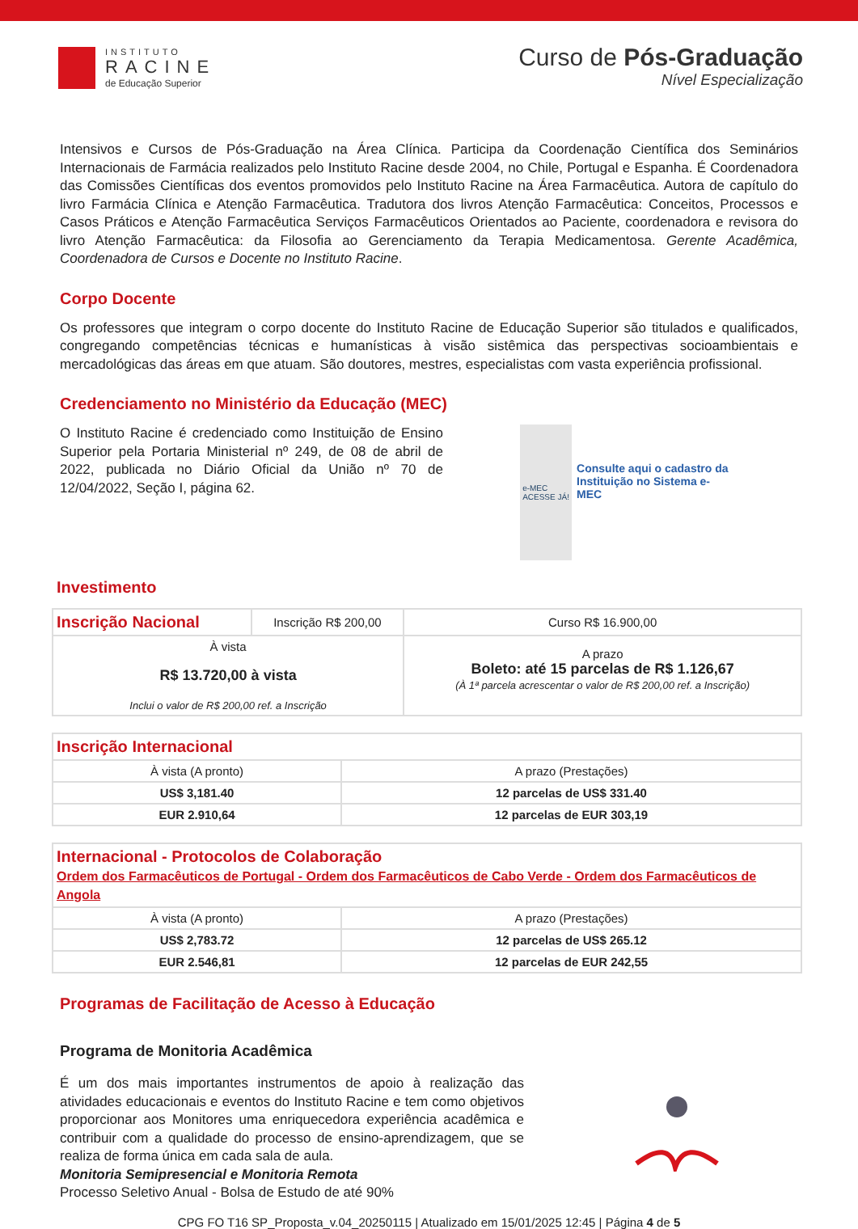INSTITUTO
RACINE
de Educação Superior
Curso de Pós-Graduação
Nível Especialização
Intensivos e Cursos de Pós-Graduação na Área Clínica. Participa da Coordenação Científica dos Seminários Internacionais de Farmácia realizados pelo Instituto Racine desde 2004, no Chile, Portugal e Espanha. É Coordenadora das Comissões Científicas dos eventos promovidos pelo Instituto Racine na Área Farmacêutica. Autora de capítulo do livro Farmácia Clínica e Atenção Farmacêutica. Tradutora dos livros Atenção Farmacêutica: Conceitos, Processos e Casos Práticos e Atenção Farmacêutica Serviços Farmacêuticos Orientados ao Paciente, coordenadora e revisora do livro Atenção Farmacêutica: da Filosofia ao Gerenciamento da Terapia Medicamentosa. Gerente Acadêmica, Coordenadora de Cursos e Docente no Instituto Racine.
Corpo Docente
Os professores que integram o corpo docente do Instituto Racine de Educação Superior são titulados e qualificados, congregando competências técnicas e humanísticas à visão sistêmica das perspectivas socioambientais e mercadológicas das áreas em que atuam. São doutores, mestres, especialistas com vasta experiência profissional.
Credenciamento no Ministério da Educação (MEC)
O Instituto Racine é credenciado como Instituição de Ensino Superior pela Portaria Ministerial nº 249, de 08 de abril de 2022, publicada no Diário Oficial da União nº 70 de 12/04/2022, Seção I, página 62.
e-MEC
ACESSE JÁ!
Consulte aqui o cadastro da Instituição no Sistema e-MEC
Investimento
| Inscrição Nacional | Inscrição R$ 200,00 | Curso R$ 16.900,00 |
| À vista R$ 13.720,00 à vista Inclui o valor de R$ 200,00 ref. a Inscrição | | A prazo Boleto: até 15 parcelas de R$ 1.126,67 (À 1ª parcela acrescentar o valor de R$ 200,00 ref. a Inscrição) |
| Inscrição Internacional | |
| À vista (A pronto) | A prazo (Prestações) |
| US$ 3,181.40 | 12 parcelas de US$ 331.40 |
| EUR 2.910,64 | 12 parcelas de EUR 303,19 |
| Internacional - Protocolos de Colaboração Ordem dos Farmacêuticos de Portugal - Ordem dos Farmacêuticos de Cabo Verde - Ordem dos Farmacêuticos de Angola | |
| À vista (A pronto) | A prazo (Prestações) |
| US$ 2,783.72 | 12 parcelas de US$ 265.12 |
| EUR 2.546,81 | 12 parcelas de EUR 242,55 |
Programas de Facilitação de Acesso à Educação
Programa de Monitoria Acadêmica
É um dos mais importantes instrumentos de apoio à realização das atividades educacionais e eventos do Instituto Racine e tem como objetivos proporcionar aos Monitores uma enriquecedora experiência acadêmica e contribuir com a qualidade do processo de ensino-aprendizagem, que se realiza de forma única em cada sala de aula.
Monitoria Semipresencial e Monitoria Remota
Processo Seletivo Anual - Bolsa de Estudo de até 90%
CPG FO T16 SP_Proposta_v.04_20250115 | Atualizado em 15/01/2025 12:45 | Página 4 de 5